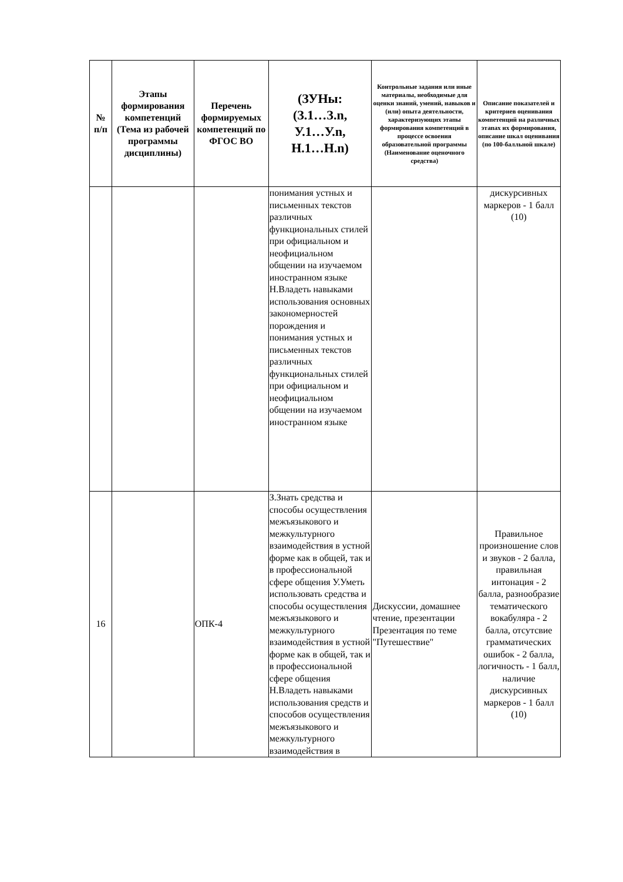| № п/п | Этапы формирования компетенций (Тема из рабочей программы дисциплины) | Перечень формируемых компетенций по ФГОС ВО | (ЗУНы: (З.1…З.n, У.1…У.n, Н.1…Н.n) | Контрольные задания или иные материалы, необходимые для оценки знаний, умений, навыков и (или) опыта деятельности, характеризующих этапы формирования компетенций в процессе освоения образовательной программы (Наименование оценочного средства) | Описание показателей и критериев оценивания компетенций на различных этапах их формирования, описание шкал оценивания (по 100-балльной шкале) |
| --- | --- | --- | --- | --- | --- |
| | | | понимания устных и письменных текстов различных функциональных стилей при официальном и неофициальном общении на изучаемом иностранном языке Н.Владеть навыками использования основных закономерностей порождения и понимания устных и письменных текстов различных функциональных стилей при официальном и неофициальном общении на изучаемом иностранном языке | | дискурсивных маркеров - 1 балл (10) |
| 16 | | ОПК-4 | З.Знать средства и способы осуществления межъязыкового и межкультурного взаимодействия в устной форме как в общей, так и в профессиональной сфере общения У.Уметь использовать средства и способы осуществления межъязыкового и межкультурного взаимодействия в устной форме как в общей, так и в профессиональной сфере общения Н.Владеть навыками использования средств и способов осуществления межъязыкового и межкультурного взаимодействия в | Дискуссии, домашнее чтение, презентации Презентация по теме "Путешествие" | Правильное произношение слов и звуков - 2 балла, правильная интонация - 2 балла, разнообразие тематического вокабуляра - 2 балла, отсутсвие грамматических ошибок - 2 балла, логичность - 1 балл, наличие дискурсивных маркеров - 1 балл (10) |